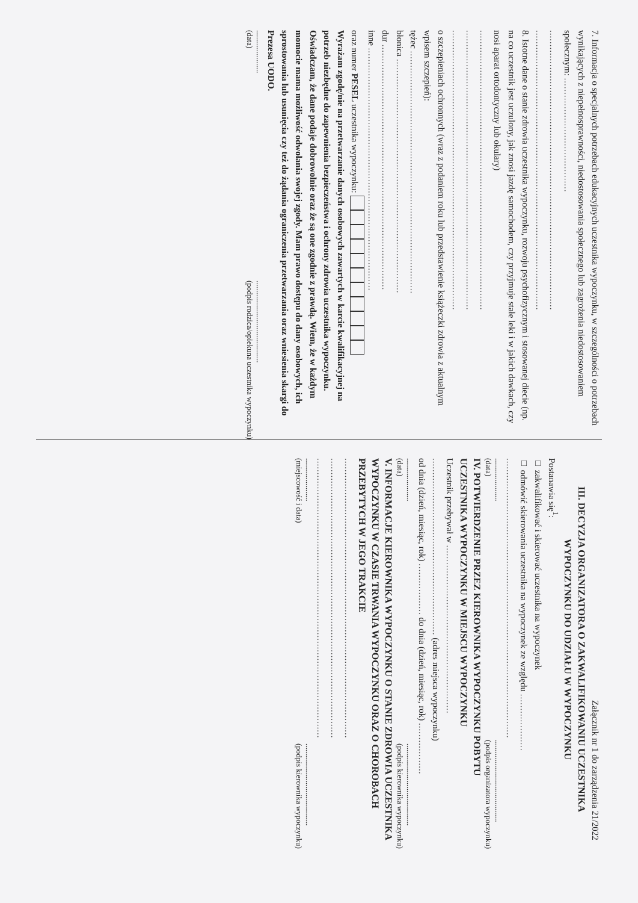7. Informacja o specjalnych potrzebach edukacyjnych uczestnika wypoczynku, w szczególności o potrzebach wynikających z niepełnosprawności, niedostosowania społecznego lub zagrożenia niedostosowaniem społecznym: ........................................
..................................................................................................
..................................................................................................
8. Istotne dane o stanie zdrowia uczestnika wypoczynku, rozwoju psychofizycznym i stosowanej diecie (np. na co uczestnik jest uczulony, jak znosi jazdę samochodem, czy przyjmuje stałe leki i w jakich dawkach, czy nosi aparat ortodontyczny lub okulary)
..................................................................................................
..................................................................................................
..................................................................................................
o szczepieniach ochronnych (wraz z podaniem roku lub przedstawienie książeczki zdrowia z aktualnym wpisem szczepień):
tężec .....................................................................................
błonica ..................................................................................
dur ......................................................................................
inne .....................................................................................
oraz numer PESEL uczestnika wypoczynku:
Wyrażam zgodę/nie na przetwarzanie danych osobowych zawartych w karcie kwalifikacyjnej na potrzeb niezbędne do zapewnienia bezpieczeństwa i ochrony zdrowia uczestnika wypoczynku.
Oświadczam, że dane podaje dobrowolnie oraz że są one zgodnie z prawdą. Wiem, że w każdym momocie mama możliwość odwołania swojej zgody. Mam prawo dostępu do dany osobowych, ich sprostowania lub usunięcia czy też do żądania ograniczenia przetwarzania oraz wniesienia skargi do Prezesa UODO.
......................
(data)..........................................
(podpis rodzica/opiekuna uczestnika wypoczynku)
Załącznik nr 1 do zarządzenia 21/2022
III. DECYZJA ORGANIZATORA O ZAKWALIFIKOWANIU UCZESTNIKA WYPOCZYNKU DO UDZIAŁU W WYPOCZYNKU
Postanawia się<sup>1</sup>:
□ zakwalifikować i skierować uczestnika na wypoczynek
□ odmówić skierowania uczestnika na wypoczynek ze względu ....................
..................................................................................................
......................
(data)..........................................
(podpis organizatora wypoczynku)
IV. POTWIERDZENIE PRZEZ KIEROWNIKA WYPOCZYNKU POBYTU UCZESTNIKA WYPOCZYNKU W MIEJSCU WYPOCZYNKU
Uczestnik przebywał w ...........................................................
.............................................................. (adres miejsca wypoczynku)
od dnia (dzień, miesiąc, rok) .................. do dnia (dzień, miesiąc, rok) ..................
......................
(data)..........................................
(podpis kierownika wypoczynku)
V. INFORMACJE KIEROWNIKA WYPOCZYNKU O STANIE ZDROWIA UCZESTNIKA WYPOCZYNKU W CZASIE TRWANIA WYPOCZYNKU ORAZ O CHOROBACH PRZEBYTYCH W JEGO TRAKCIE
..................................................................................................
..................................................................................................
..................................................................................................
......................
(miejscowość i data)..........................................
(podpis kierownika wypoczynku)